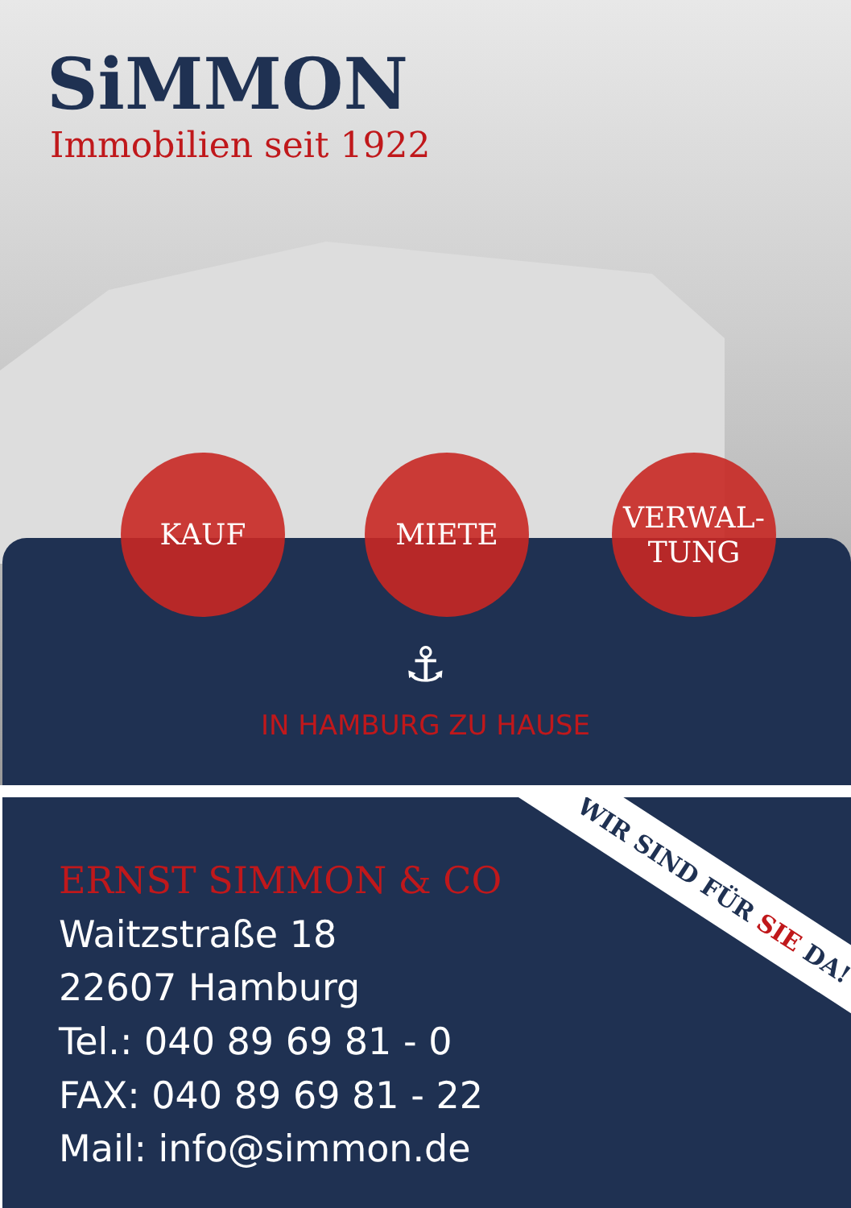SiMMON
Immobilien seit 1922
KAUF MIETE
VERWAL-
TUNG
⚓
IN HAMBURG ZU HAUSE
ERNST SIMMON & CO
Waitzstraße 18
22607 Hamburg
Tel.: 040 89 69 81 - 0
FAX: 040 89 69 81 - 22
Mail: info@simmon.de
WIR SIND FÜR SIE DA!